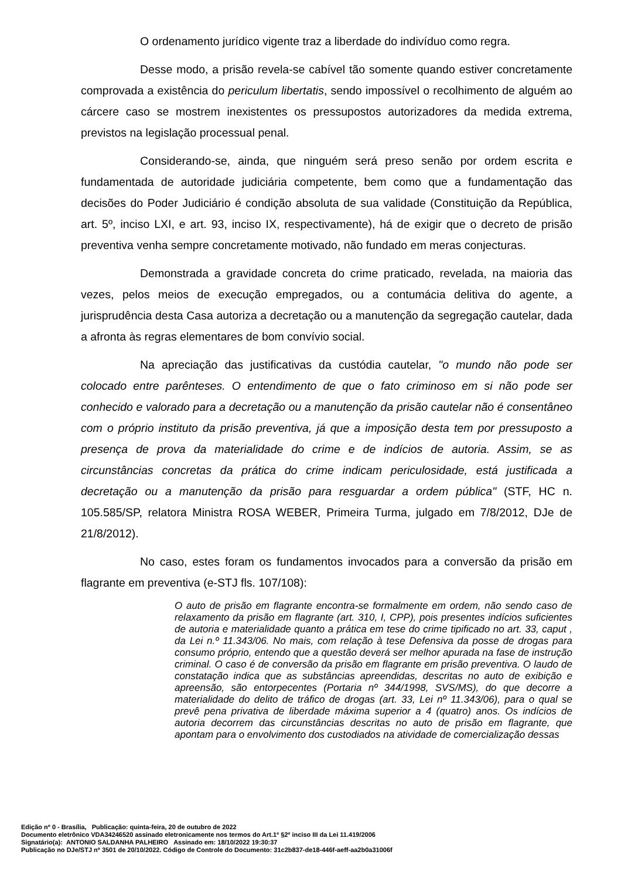O ordenamento jurídico vigente traz a liberdade do indivíduo como regra.
Desse modo, a prisão revela-se cabível tão somente quando estiver concretamente comprovada a existência do periculum libertatis, sendo impossível o recolhimento de alguém ao cárcere caso se mostrem inexistentes os pressupostos autorizadores da medida extrema, previstos na legislação processual penal.
Considerando-se, ainda, que ninguém será preso senão por ordem escrita e fundamentada de autoridade judiciária competente, bem como que a fundamentação das decisões do Poder Judiciário é condição absoluta de sua validade (Constituição da República, art. 5º, inciso LXI, e art. 93, inciso IX, respectivamente), há de exigir que o decreto de prisão preventiva venha sempre concretamente motivado, não fundado em meras conjecturas.
Demonstrada a gravidade concreta do crime praticado, revelada, na maioria das vezes, pelos meios de execução empregados, ou a contumácia delitiva do agente, a jurisprudência desta Casa autoriza a decretação ou a manutenção da segregação cautelar, dada a afronta às regras elementares de bom convívio social.
Na apreciação das justificativas da custódia cautelar, "o mundo não pode ser colocado entre parênteses. O entendimento de que o fato criminoso em si não pode ser conhecido e valorado para a decretação ou a manutenção da prisão cautelar não é consentâneo com o próprio instituto da prisão preventiva, já que a imposição desta tem por pressuposto a presença de prova da materialidade do crime e de indícios de autoria. Assim, se as circunstâncias concretas da prática do crime indicam periculosidade, está justificada a decretação ou a manutenção da prisão para resguardar a ordem pública" (STF, HC n. 105.585/SP, relatora Ministra ROSA WEBER, Primeira Turma, julgado em 7/8/2012, DJe de 21/8/2012).
No caso, estes foram os fundamentos invocados para a conversão da prisão em flagrante em preventiva (e-STJ fls. 107/108):
O auto de prisão em flagrante encontra-se formalmente em ordem, não sendo caso de relaxamento da prisão em flagrante (art. 310, I, CPP), pois presentes indícios suficientes de autoria e materialidade quanto a prática em tese do crime tipificado no art. 33, caput , da Lei n.º 11.343/06. No mais, com relação à tese Defensiva da posse de drogas para consumo próprio, entendo que a questão deverá ser melhor apurada na fase de instrução criminal. O caso é de conversão da prisão em flagrante em prisão preventiva. O laudo de constatação indica que as substâncias apreendidas, descritas no auto de exibição e apreensão, são entorpecentes (Portaria nº 344/1998, SVS/MS), do que decorre a materialidade do delito de tráfico de drogas (art. 33, Lei nº 11.343/06), para o qual se prevê pena privativa de liberdade máxima superior a 4 (quatro) anos. Os indícios de autoria decorrem das circunstâncias descritas no auto de prisão em flagrante, que apontam para o envolvimento dos custodiados na atividade de comercialização dessas
Edição nº 0 - Brasília, Publicação: quinta-feira, 20 de outubro de 2022
Documento eletrônico VDA34246520 assinado eletronicamente nos termos do Art.1º §2º inciso III da Lei 11.419/2006
Signatário(a): ANTONIO SALDANHA PALHEIRO Assinado em: 18/10/2022 19:30:37
Publicação no DJe/STJ nº 3501 de 20/10/2022. Código de Controle do Documento: 31c2b837-de18-446f-aeff-aa2b0a31006f